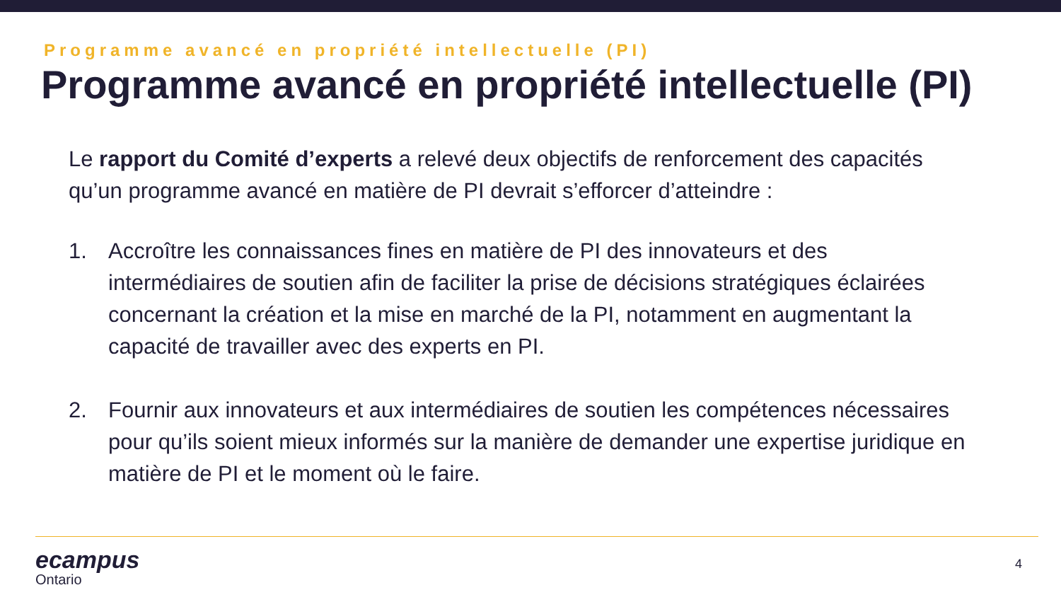Programme avancé en propriété intellectuelle (PI)
Programme avancé en propriété intellectuelle (PI)
Le rapport du Comité d’experts a relevé deux objectifs de renforcement des capacités qu’un programme avancé en matière de PI devrait s’efforcer d’atteindre :
1. Accroître les connaissances fines en matière de PI des innovateurs et des intermédiaires de soutien afin de faciliter la prise de décisions stratégiques éclairées concernant la création et la mise en marché de la PI, notamment en augmentant la capacité de travailler avec des experts en PI.
2. Fournir aux innovateurs et aux intermédiaires de soutien les compétences nécessaires pour qu’ils soient mieux informés sur la manière de demander une expertise juridique en matière de PI et le moment où le faire.
ecampus
Ontario
4